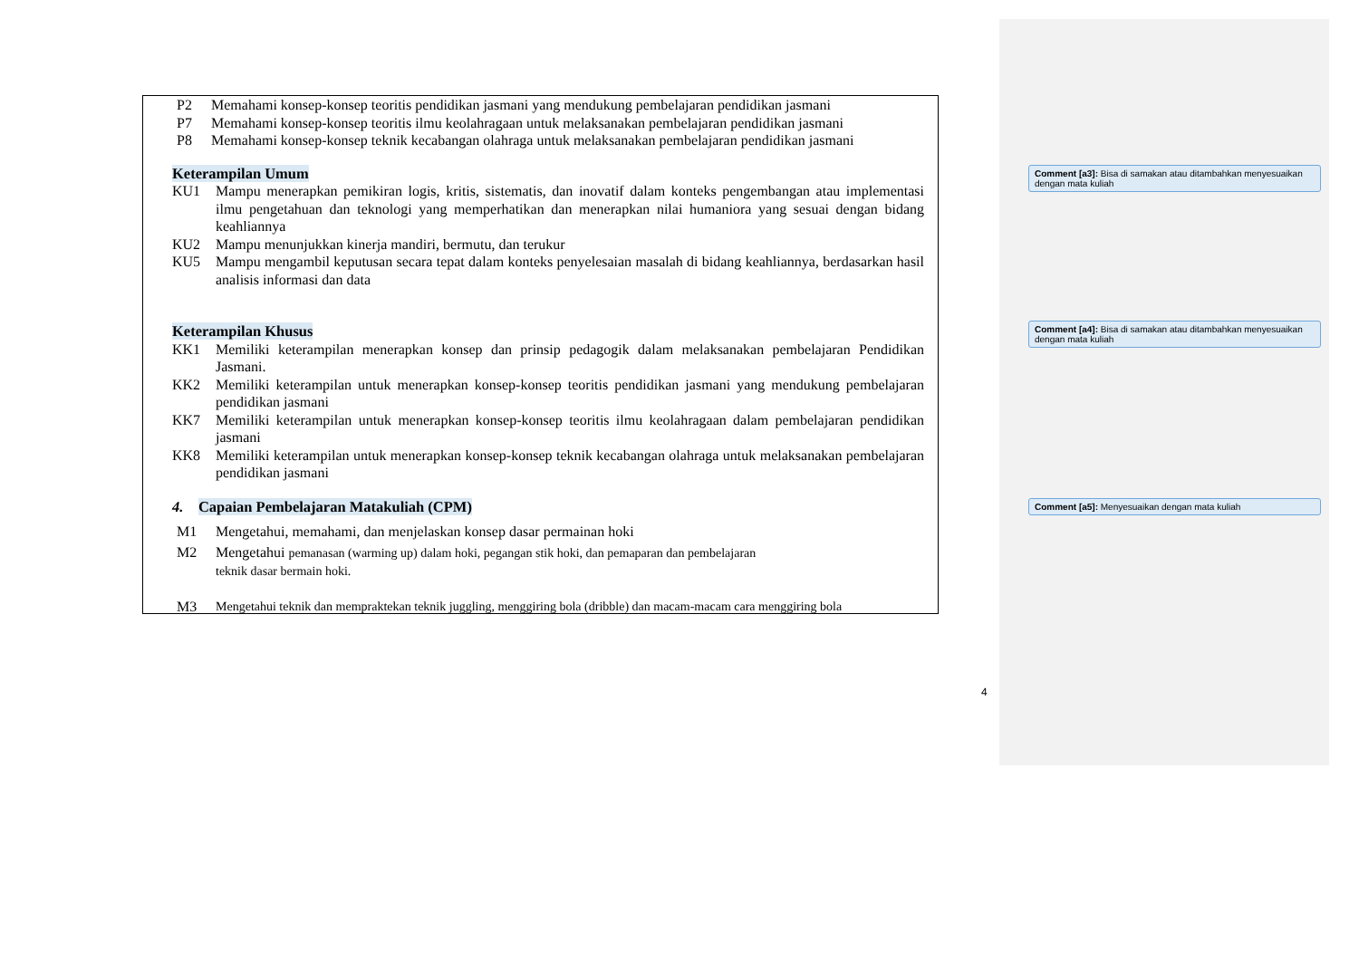P2 Memahami konsep-konsep teoritis pendidikan jasmani yang mendukung pembelajaran pendidikan jasmani
P7 Memahami konsep-konsep teoritis ilmu keolahragaan untuk melaksanakan pembelajaran pendidikan jasmani
P8 Memahami konsep-konsep teknik kecabangan olahraga untuk melaksanakan pembelajaran pendidikan jasmani
Keterampilan Umum
KU1 Mampu menerapkan pemikiran logis, kritis, sistematis, dan inovatif dalam konteks pengembangan atau implementasi ilmu pengetahuan dan teknologi yang memperhatikan dan menerapkan nilai humaniora yang sesuai dengan bidang keahliannya
KU2 Mampu menunjukkan kinerja mandiri, bermutu, dan terukur
KU5 Mampu mengambil keputusan secara tepat dalam konteks penyelesaian masalah di bidang keahliannya, berdasarkan hasil analisis informasi dan data
Keterampilan Khusus
KK1 Memiliki keterampilan menerapkan konsep dan prinsip pedagogik dalam melaksanakan pembelajaran Pendidikan Jasmani.
KK2 Memiliki keterampilan untuk menerapkan konsep-konsep teoritis pendidikan jasmani yang mendukung pembelajaran pendidikan jasmani
KK7 Memiliki keterampilan untuk menerapkan konsep-konsep teoritis ilmu keolahragaan dalam pembelajaran pendidikan jasmani
KK8 Memiliki keterampilan untuk menerapkan konsep-konsep teknik kecabangan olahraga untuk melaksanakan pembelajaran pendidikan jasmani
4. Capaian Pembelajaran Matakuliah (CPM)
M1 Mengetahui, memahami, dan menjelaskan konsep dasar permainan hoki
M2 Mengetahui pemanasan (warming up) dalam hoki, pegangan stik hoki, dan pemaparan dan pembelajaran
teknik dasar bermain hoki.
M3 Mengetahui teknik dan mempraktekan teknik juggling, menggiring bola (dribble) dan macam-macam cara menggiring bola
Comment [a3]: Bisa di samakan atau ditambahkan menyesuaikan dengan mata kuliah
Comment [a4]: Bisa di samakan atau ditambahkan menyesuaikan dengan mata kuliah
Comment [a5]: Menyesuaikan dengan mata kuliah
4